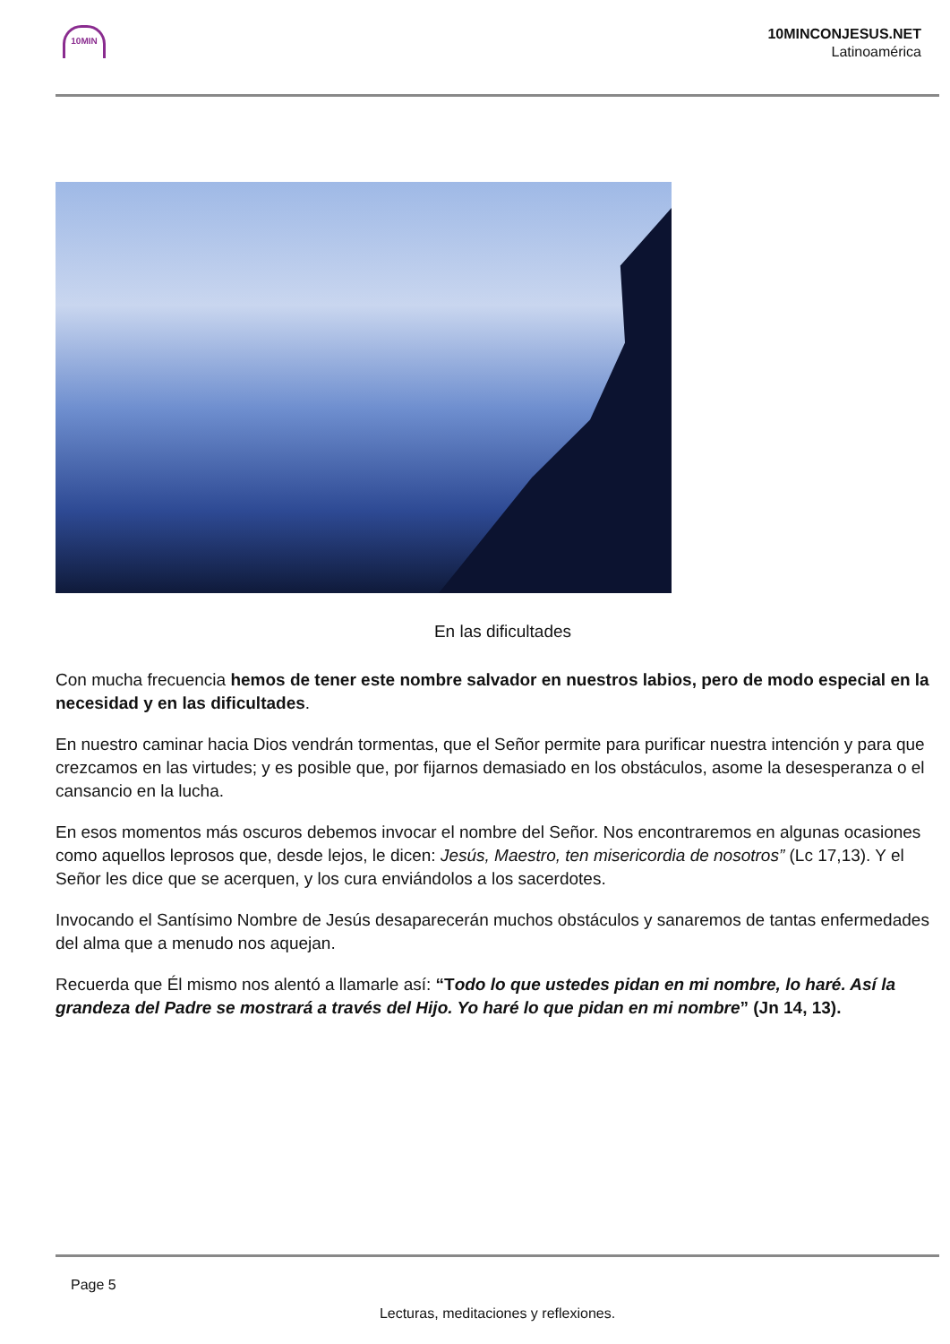10MIN
10MINCONJESUS.NET
Latinoamérica
En las dificultades
Con mucha frecuencia hemos de tener este nombre salvador en nuestros labios, pero de modo especial en la necesidad y en las dificultades.
En nuestro caminar hacia Dios vendrán tormentas, que el Señor permite para purificar nuestra intención y para que crezcamos en las virtudes; y es posible que, por fijarnos demasiado en los obstáculos, asome la desesperanza o el cansancio en la lucha.
En esos momentos más oscuros debemos invocar el nombre del Señor. Nos encontraremos en algunas ocasiones como aquellos leprosos que, desde lejos, le dicen: Jesús, Maestro, ten misericordia de nosotros” (Lc 17,13). Y el Señor les dice que se acerquen, y los cura enviándolos a los sacerdotes.
Invocando el Santísimo Nombre de Jesús desaparecerán muchos obstáculos y sanaremos de tantas enfermedades del alma que a menudo nos aquejan.
Recuerda que Él mismo nos alentó a llamarle así: “Todo lo que ustedes pidan en mi nombre, lo haré. Así la grandeza del Padre se mostrará a través del Hijo. Yo haré lo que pidan en mi nombre” (Jn 14, 13).
Page 5
Lecturas, meditaciones y reflexiones.